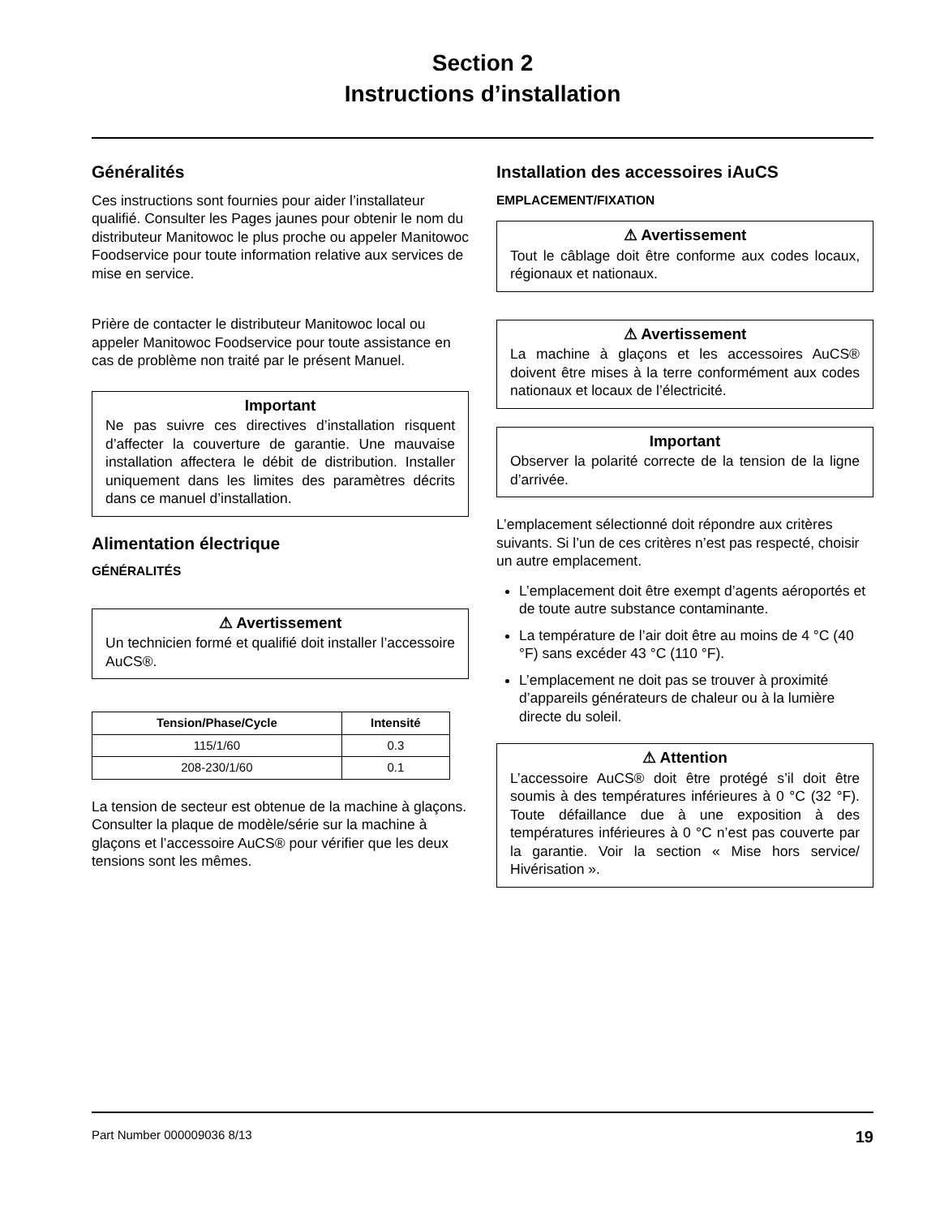Section 2
Instructions d’installation
Généralités
Ces instructions sont fournies pour aider l’installateur qualifié. Consulter les Pages jaunes pour obtenir le nom du distributeur Manitowoc le plus proche ou appeler Manitowoc Foodservice pour toute information relative aux services de mise en service.
Prière de contacter le distributeur Manitowoc local ou appeler Manitowoc Foodservice pour toute assistance en cas de problème non traité par le présent Manuel.
Important
Ne pas suivre ces directives d’installation risquent d’affecter la couverture de garantie. Une mauvaise installation affectera le débit de distribution. Installer uniquement dans les limites des paramètres décrits dans ce manuel d’installation.
Alimentation électrique
GÉNÉRALITÉS
⚠ Avertissement
Un technicien formé et qualifié doit installer l’accessoire AuCS®.
| Tension/Phase/Cycle | Intensité |
| --- | --- |
| 115/1/60 | 0.3 |
| 208-230/1/60 | 0.1 |
La tension de secteur est obtenue de la machine à glaçons. Consulter la plaque de modèle/série sur la machine à glaçons et l’accessoire AuCS® pour vérifier que les deux tensions sont les mêmes.
Installation des accessoires iAuCS
EMPLACEMENT/FIXATION
⚠ Avertissement
Tout le câblage doit être conforme aux codes locaux, régionaux et nationaux.
⚠ Avertissement
La machine à glaçons et les accessoires AuCS® doivent être mises à la terre conformément aux codes nationaux et locaux de l’électricité.
Important
Observer la polarité correcte de la tension de la ligne d’arrivée.
L’emplacement sélectionné doit répondre aux critères suivants. Si l’un de ces critères n’est pas respecté, choisir un autre emplacement.
L’emplacement doit être exempt d’agents aéroportés et de toute autre substance contaminante.
La température de l’air doit être au moins de 4 °C (40 °F) sans excéder 43 °C (110 °F).
L’emplacement ne doit pas se trouver à proximité d’appareils générateurs de chaleur ou à la lumière directe du soleil.
⚠ Attention
L’accessoire AuCS® doit être protégé s’il doit être soumis à des températures inférieures à 0 °C (32 °F). Toute défaillance due à une exposition à des températures inférieures à 0 °C n’est pas couverte par la garantie. Voir la section « Mise hors service/ Hivérisation ».
Part Number 000009036 8/13 19